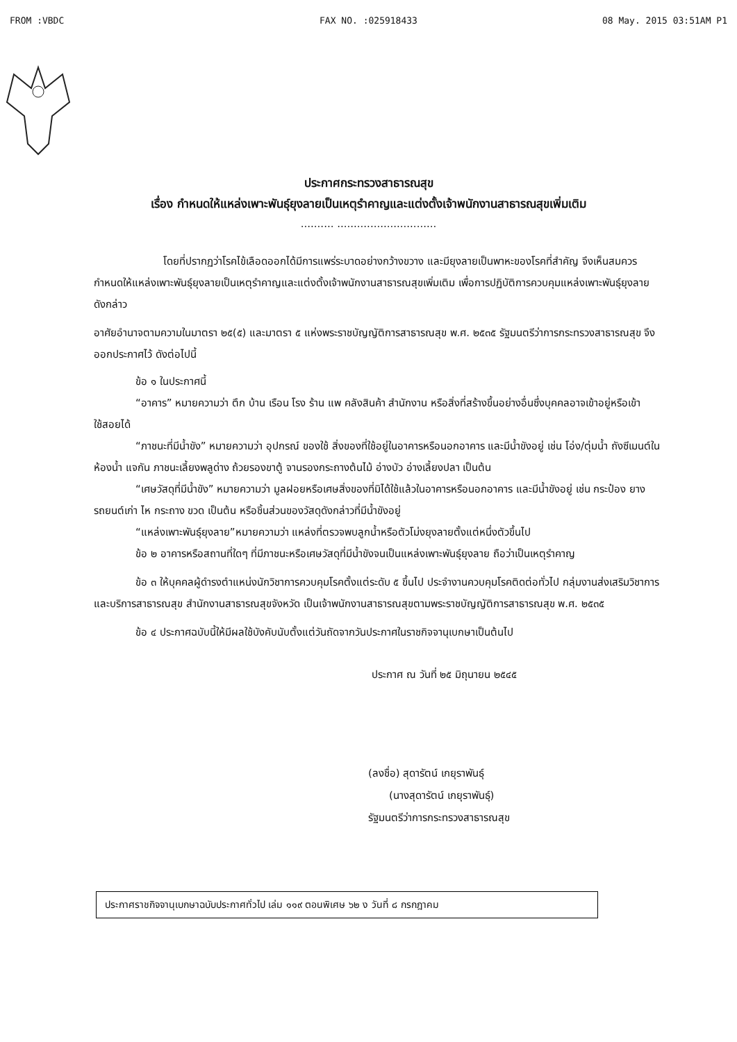FROM :VBDC FAX NO. :025918433 08 May. 2015 03:51AM P1
ประกาศกระทรวงสาธารณสุข
เรื่อง กำหนดให้แหล่งเพาะพันธุ์ยุงลายเป็นเหตุรำคาญและแต่งตั้งเจ้าพนักงานสาธารณสุขเพิ่มเติม
.......... ..............................
โดยที่ปรากฏว่าโรคไข้เลือดออกได้มีการแพร่ระบาดอย่างกว้างขวาง และมียุงลายเป็นพาหะของโรคที่สำคัญ จึงเห็นสมควรกำหนดให้แหล่งเพาะพันธุ์ยุงลายเป็นเหตุรำคาญและแต่งตั้งเจ้าพนักงานสาธารณสุขเพิ่มเติม เพื่อการปฏิบัติการควบคุมแหล่งเพาะพันธุ์ยุงลายดังกล่าว
อาศัยอำนาจตามความในมาตรา ๒๕(๕) และมาตรา ๕ แห่งพระราชบัญญัติการสาธารณสุข พ.ศ. ๒๕๓๕ รัฐมนตรีว่าการกระทรวงสาธารณสุข จึงออกประกาศไว้ ดังต่อไปนี้
ข้อ ๑ ในประกาศนี้
“อาคาร” หมายความว่า ตึก บ้าน เรือน โรง ร้าน แพ คลังสินค้า สำนักงาน หรือสิ่งที่สร้างขึ้นอย่างอื่นซึ่งบุคคลอาจเข้าอยู่หรือเข้าใช้สอยได้
“ภาชนะที่มีน้ำขัง” หมายความว่า อุปกรณ์ ของใช้ สิ่งของที่ใช้อยู่ในอาคารหรือนอกอาคาร และมีน้ำขังอยู่ เช่น โอ่ง/ตุ่มน้ำ ถังซีเมนต์ในห้องน้ำ แจกัน ภาชนะเลี้ยงพลูด่าง ถ้วยรองขาตู้ จานรองกระถางต้นไม้ อ่างบัว อ่างเลี้ยงปลา เป็นต้น
“เศษวัสดุที่มีน้ำขัง” หมายความว่า มูลฝอยหรือเศษสิ่งของที่มิได้ใช้แล้วในอาคารหรือนอกอาคาร และมีน้ำขังอยู่ เช่น กระป๋อง ยางรถยนต์เก่า ไห กระถาง ขวด เป็นต้น หรือชิ้นส่วนของวัสดุดังกล่าวที่มีน้ำขังอยู่
“แหล่งเพาะพันธุ์ยุงลาย”หมายความว่า แหล่งที่ตรวจพบลูกน้ำหรือตัวโม่งยุงลายตั้งแต่หนึ่งตัวขึ้นไป
ข้อ ๒ อาคารหรือสถานที่ใดๆ ที่มีภาชนะหรือเศษวัสดุที่มีน้ำขังจนเป็นแหล่งเพาะพันธุ์ยุงลาย ถือว่าเป็นเหตุรำคาญ
ข้อ ๓ ให้บุคคลผู้ดำรงตำแหน่งนักวิชาการควบคุมโรคตั้งแต่ระดับ ๕ ขึ้นไป ประจำงานควบคุมโรคติดต่อทั่วไป กลุ่มงานส่งเสริมวิชาการและบริการสาธารณสุข สำนักงานสาธารณสุขจังหวัด เป็นเจ้าพนักงานสาธารณสุขตามพระราชบัญญัติการสาธารณสุข พ.ศ. ๒๕๓๕
ข้อ ๔ ประกาศฉบับนี้ให้มีผลใช้บังคับนับตั้งแต่วันถัดจากวันประกาศในราชกิจจานุเบกษาเป็นต้นไป
ประกาศ ณ วันที่ ๒๕ มิถุนายน ๒๕๔๕
(ลงชื่อ) สุดารัตน์ เกยุราพันธุ์
(นางสุดารัตน์ เกยุราพันธุ์)
รัฐมนตรีว่าการกระทรวงสาธารณสุข
ประกาศราชกิจจานุเบกษาฉบับประกาศทั่วไป เล่ม ๑๑๙ ตอนพิเศษ ๖๒ ง วันที่ ๘ กรกฎาคม